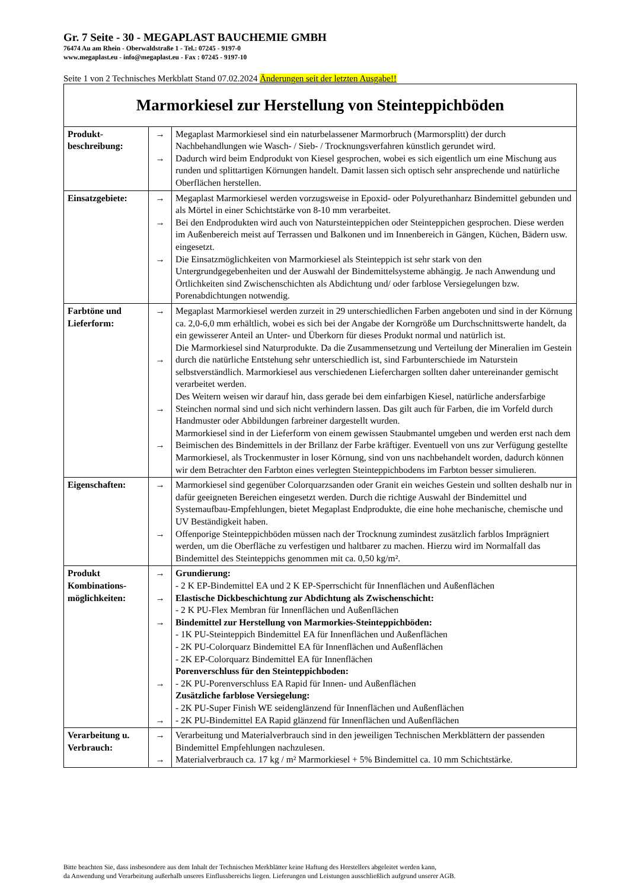Gr. 7 Seite - 30 - MEGAPLAST BAUCHEMIE GMBH
76474 Au am Rhein - Oberwaldstraße 1 - Tel.: 07245 - 9197-0
www.megaplast.eu - info@megaplast.eu - Fax : 07245 - 9197-10
Seite 1 von 2 Technisches Merkblatt Stand 07.02.2024 Änderungen seit der letzten Ausgabe!!
| Marmorkiesel zur Herstellung von Steinteppichböden | | |
| Produkt- beschreibung: | → → | Megaplast Marmorkiesel sind ein naturbelassener Marmorbruch (Marmorsplitt) der durch Nachbehandlungen wie Wasch- / Sieb- / Trocknungsverfahren künstlich gerundet wird. Dadurch wird beim Endprodukt von Kiesel gesprochen, wobei es sich eigentlich um eine Mischung aus runden und splittartigen Körnungen handelt. Damit lassen sich optisch sehr ansprechende und natürliche Oberflächen herstellen. |
| Einsatzgebiete: | → → → | Megaplast Marmorkiesel werden vorzugsweise in Epoxid- oder Polyurethanharz Bindemittel gebunden und als Mörtel in einer Schichtstärke von 8-10 mm verarbeitet. Bei den Endprodukten wird auch von Natursteinteppichen oder Steinteppichen gesprochen. Diese werden im Außenbereich meist auf Terrassen und Balkonen und im Innenbereich in Gängen, Küchen, Bädern usw. eingesetzt. Die Einsatzmöglichkeiten von Marmorkiesel als Steinteppich ist sehr stark von den Untergrundgegebenheiten und der Auswahl der Bindemittelsysteme abhängig. Je nach Anwendung und Örtlichkeiten sind Zwischenschichten als Abdichtung und/ oder farblose Versiegelungen bzw. Porenabdichtungen notwendig. |
| Farbtöne und Lieferform: | → → → → | Megaplast Marmorkiesel werden zurzeit in 29 unterschiedlichen Farben angeboten und sind in der Körnung ca. 2,0-6,0 mm erhältlich, wobei es sich bei der Angabe der Korngröße um Durchschnittswerte handelt, da ein gewisserer Anteil an Unter- und Überkorn für dieses Produkt normal und natürlich ist. Die Marmorkiesel sind Naturprodukte. Da die Zusammensetzung und Verteilung der Mineralien im Gestein durch die natürliche Entstehung sehr unterschiedlich ist, sind Farbunterschiede im Naturstein selbstverständlich. Marmorkiesel aus verschiedenen Lieferchargen sollten daher untereinander gemischt verarbeitet werden. Des Weitern weisen wir darauf hin, dass gerade bei dem einfarbigen Kiesel, natürliche andersfarbige Steinchen normal sind und sich nicht verhindern lassen. Das gilt auch für Farben, die im Vorfeld durch Handmuster oder Abbildungen farbreiner dargestellt wurden. Marmorkiesel sind in der Lieferform von einem gewissen Staubmantel umgeben und werden erst nach dem Beimischen des Bindemittels in der Brillanz der Farbe kräftiger. Eventuell von uns zur Verfügung gestellte Marmorkiesel, als Trockenmuster in loser Körnung, sind von uns nachbehandelt worden, dadurch können wir dem Betrachter den Farbton eines verlegten Steinteppichbodens im Farbton besser simulieren. |
| Eigenschaften: | → → | Marmorkiesel sind gegenüber Colorquarzsanden oder Granit ein weiches Gestein und sollten deshalb nur in dafür geeigneten Bereichen eingesetzt werden. Durch die richtige Auswahl der Bindemittel und Systemaufbau-Empfehlungen, bietet Megaplast Endprodukte, die eine hohe mechanische, chemische und UV Beständigkeit haben. Offenporige Steinteppichböden müssen nach der Trocknung zumindest zusätzlich farblos Imprägniert werden, um die Oberfläche zu verfestigen und haltbarer zu machen. Hierzu wird im Normalfall das Bindemittel des Steinteppichs genommen mit ca. 0,50 kg/m². |
| Produkt Kombinations-möglichkeiten: | → → → → → | Grundierung: - 2 K EP-Bindemittel EA und 2 K EP-Sperrschicht für Innenflächen und Außenflächen Elastische Dickbeschichtung zur Abdichtung als Zwischenschicht: - 2 K PU-Flex Membran für Innenflächen und Außenflächen Bindemittel zur Herstellung von Marmorkies-Steinteppichböden: - 1K PU-Steinteppich Bindemittel EA für Innenflächen und Außenflächen - 2K PU-Colorquarz Bindemittel EA für Innenflächen und Außenflächen - 2K EP-Colorquarz Bindemittel EA für Innenflächen Porenverschluss für den Steinteppichboden: - 2K PU-Porenverschluss EA Rapid für Innen- und Außenflächen Zusätzliche farblose Versiegelung: - 2K PU-Super Finish WE seidenglänzend für Innenflächen und Außenflächen - 2K PU-Bindemittel EA Rapid glänzend für Innenflächen und Außenflächen |
| Verarbeitung u. Verbrauch: | → → | Verarbeitung und Materialverbrauch sind in den jeweiligen Technischen Merkblättern der passenden Bindemittel Empfehlungen nachzulesen. Materialverbrauch ca. 17 kg / m² Marmorkiesel + 5% Bindemittel ca. 10 mm Schichtstärke. |
Bitte beachten Sie, dass insbesondere aus dem Inhalt der Technischen Merkblätter keine Haftung des Herstellers abgeleitet werden kann,
da Anwendung und Verarbeitung außerhalb unseres Einflussbereichs liegen. Lieferungen und Leistungen ausschließlich aufgrund unserer AGB.